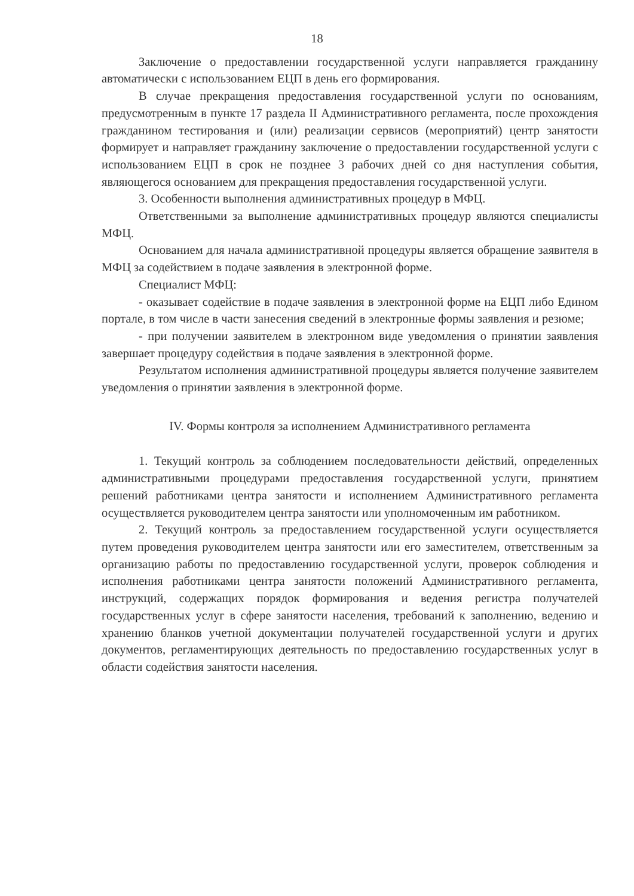18
Заключение о предоставлении государственной услуги направляется гражданину автоматически с использованием ЕЦП в день его формирования.
В случае прекращения предоставления государственной услуги по основаниям, предусмотренным в пункте 17 раздела II Административного регламента, после прохождения гражданином тестирования и (или) реализации сервисов (мероприятий) центр занятости формирует и направляет гражданину заключение о предоставлении государственной услуги с использованием ЕЦП в срок не позднее 3 рабочих дней со дня наступления события, являющегося основанием для прекращения предоставления государственной услуги.
3. Особенности выполнения административных процедур в МФЦ.
Ответственными за выполнение административных процедур являются специалисты МФЦ.
Основанием для начала административной процедуры является обращение заявителя в МФЦ за содействием в подаче заявления в электронной форме.
Специалист МФЦ:
- оказывает содействие в подаче заявления в электронной форме на ЕЦП либо Едином портале, в том числе в части занесения сведений в электронные формы заявления и резюме;
- при получении заявителем в электронном виде уведомления о принятии заявления завершает процедуру содействия в подаче заявления в электронной форме.
Результатом исполнения административной процедуры является получение заявителем уведомления о принятии заявления в электронной форме.
IV. Формы контроля за исполнением Административного регламента
1. Текущий контроль за соблюдением последовательности действий, определенных административными процедурами предоставления государственной услуги, принятием решений работниками центра занятости и исполнением Административного регламента осуществляется руководителем центра занятости или уполномоченным им работником.
2. Текущий контроль за предоставлением государственной услуги осуществляется путем проведения руководителем центра занятости или его заместителем, ответственным за организацию работы по предоставлению государственной услуги, проверок соблюдения и исполнения работниками центра занятости положений Административного регламента, инструкций, содержащих порядок формирования и ведения регистра получателей государственных услуг в сфере занятости населения, требований к заполнению, ведению и хранению бланков учетной документации получателей государственной услуги и других документов, регламентирующих деятельность по предоставлению государственных услуг в области содействия занятости населения.